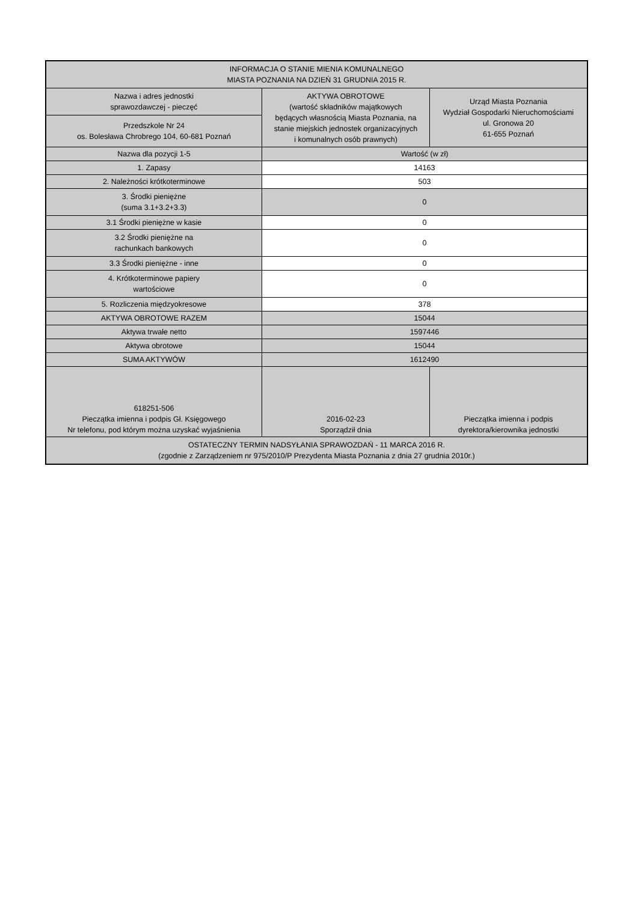| INFORMACJA O STANIE MIENIA KOMUNALNEGO MIASTA POZNANIA NA DZIEŃ 31 GRUDNIA 2015 R. | | |
| Nazwa i adres jednostki sprawozdawczej - pieczęć | AKTYWA OBROTOWE (wartość składników majątkowych będących własnością Miasta Poznania, na stanie miejskich jednostek organizacyjnych i komunalnych osób prawnych) | Urząd Miasta Poznania Wydział Gospodarki Nieruchomościami ul. Gronowa 20 61-655 Poznań |
| Przedszkole Nr 24 os. Bolesława Chrobrego 104, 60-681 Poznań | | |
| Nazwa dla pozycji 1-5 | Wartość (w zł) | |
| 1. Zapasy | 14163 | |
| 2. Należności krótkoterminowe | 503 | |
| 3. Środki pieniężne (suma 3.1+3.2+3.3) | 0 | |
| 3.1 Środki pieniężne w kasie | 0 | |
| 3.2 Środki pieniężne na rachunkach bankowych | 0 | |
| 3.3 Środki pieniężne - inne | 0 | |
| 4. Krótkoterminowe papiery wartościowe | 0 | |
| 5. Rozliczenia międzyokresowe | 378 | |
| AKTYWA OBROTOWE RAZEM | 15044 | |
| Aktywa trwałe netto | 1597446 | |
| Aktywa obrotowe | 15044 | |
| SUMA AKTYWÓW | 1612490 | |
| 618251-506 Pieczątka imienna i podpis Gł. Księgowego Nr telefonu, pod którym można uzyskać wyjaśnienia | 2016-02-23 Sporządził dnia | Pieczątka imienna i podpis dyrektora/kierownika jednostki |
| OSTATECZNY TERMIN NADSYŁANIA SPRAWOZDAŃ - 11 MARCA 2016 R. (zgodnie z Zarządzeniem nr 975/2010/P Prezydenta Miasta Poznania z dnia 27 grudnia 2010r.) | | |